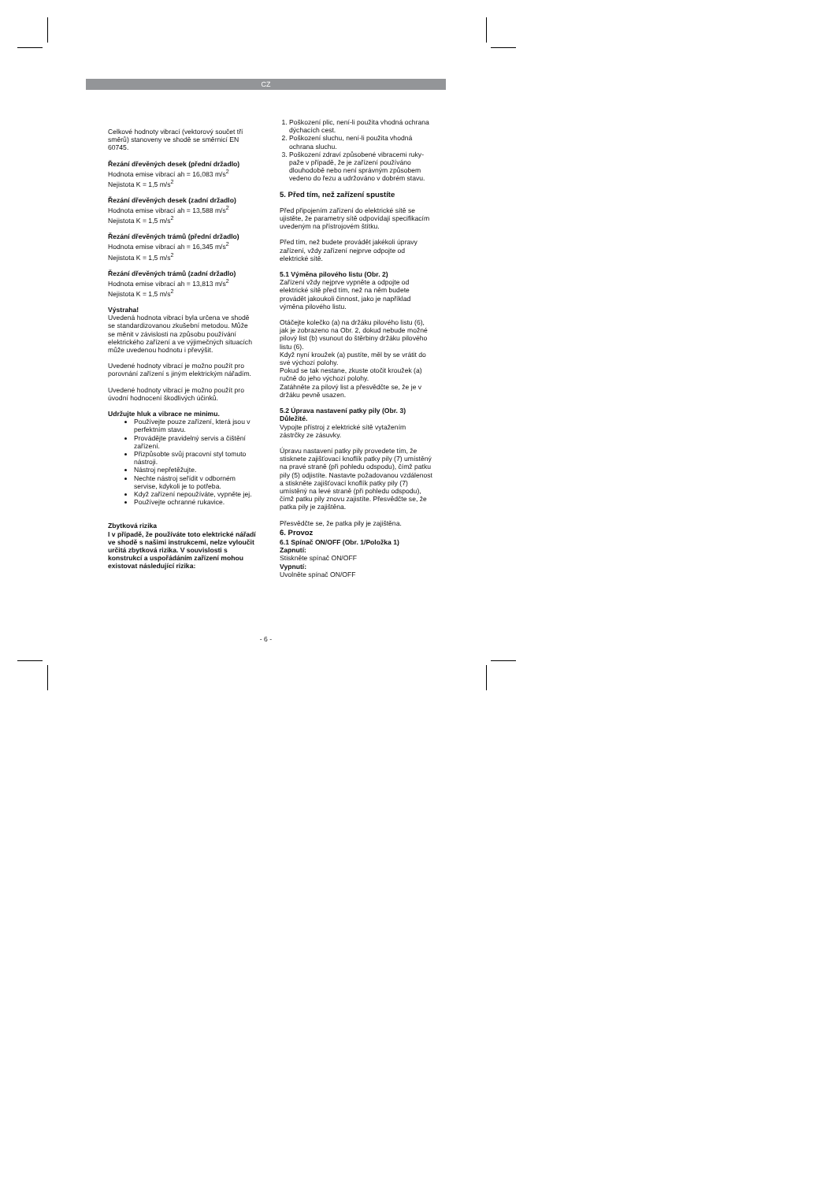CZ
Celkové hodnoty vibrací (vektorový součet tří směrů) stanoveny ve shodě se směrnicí EN 60745.
Řezání dřevěných desek (přední držadlo)
Hodnota emise vibrací ah = 16,083 m/s<sup>2</sup>
Nejistota K = 1,5 m/s<sup>2</sup>
Řezání dřevěných desek (zadní držadlo)
Hodnota emise vibrací ah = 13,588 m/s<sup>2</sup>
Nejistota K = 1,5 m/s<sup>2</sup>
Řezání dřevěných trámů (přední držadlo)
Hodnota emise vibrací ah = 16,345 m/s<sup>2</sup>
Nejistota K = 1,5 m/s<sup>2</sup>
Řezání dřevěných trámů (zadní držadlo)
Hodnota emise vibrací ah = 13,813 m/s<sup>2</sup>
Nejistota K = 1,5 m/s<sup>2</sup>
Výstraha!
Uvedená hodnota vibrací byla určena ve shodě se standardizovanou zkušební metodou. Může se měnit v závislosti na způsobu používání elektrického zařízení a ve výjimečných situacích může uvedenou hodnotu i převýšit.
Uvedené hodnoty vibrací je možno použít pro porovnání zařízení s jiným elektrickým nářadím.
Uvedené hodnoty vibrací je možno použít pro úvodní hodnocení škodlivých účinků.
Udržujte hluk a vibrace ne minimu.
Používejte pouze zařízení, která jsou v perfektním stavu.
Provádějte pravidelný servis a čištění zařízení.
Přizpůsobte svůj pracovní styl tomuto nástroji.
Nástroj nepřetěžujte.
Nechte nástroj seřídit v odborném servise, kdykoli je to potřeba.
Když zařízení nepoužíváte, vypněte jej.
Používejte ochranné rukavice.
Zbytková rizika
I v případě, že používáte toto elektrické nářadí ve shodě s našimi instrukcemi, nelze vyloučit určitá zbytková rizika. V souvislosti s konstrukcí a uspořádáním zařízení mohou existovat následující rizika:
1. Poškození plic, není-li použita vhodná ochrana dýchacích cest.
2. Poškození sluchu, není-li použita vhodná ochrana sluchu.
3. Poškození zdraví způsobené vibracemi ruky-paže v případě, že je zařízení používáno dlouhodobě nebo není správným způsobem vedeno do řezu a udržováno v dobrém stavu.
5. Před tím, než zařízení spustíte
Před připojením zařízení do elektrické sítě se ujistěte, že parametry sítě odpovídají specifikacím uvedeným na přístrojovém štítku.
Před tím, než budete provádět jakékoli úpravy zařízení, vždy zařízení nejprve odpojte od elektrické sítě.
5.1 Výměna pilového listu (Obr. 2)
Zařízení vždy nejprve vypněte a odpojte od elektrické sítě před tím, než na něm budete provádět jakoukoli činnost, jako je například výměna pilového listu.
Otáčejte kolečko (a) na držáku pilového listu (6), jak je zobrazeno na Obr. 2, dokud nebude možné pilový list (b) vsunout do štěrbiny držáku pilového listu (6).
Když nyní kroužek (a) pustíte, měl by se vrátit do své výchozí polohy.
Pokud se tak nestane, zkuste otočit kroužek (a) ručně do jeho výchozí polohy.
Zatáhněte za pilový list a přesvědčte se, že je v držáku pevně usazen.
5.2 Úprava nastavení patky pily (Obr. 3)
Důležité.
Vypojte přístroj z elektrické sítě vytažením zástrčky ze zásuvky.
Úpravu nastavení patky pily provedete tím, že stisknete zajišťovací knoflík patky pily (7) umístěný na pravé straně (při pohledu odspodu), čímž patku pily (5) odjistíte. Nastavte požadovanou vzdálenost a stiskněte zajišťovací knoflík patky pily (7) umístěný na levé straně (při pohledu odspodu), čímž patku pily znovu zajistíte. Přesvědčte se, že patka pily je zajištěna.
Přesvědčte se, že patka pily je zajištěna.
6. Provoz
6.1 Spínač ON/OFF (Obr. 1/Položka 1)
Zapnutí:
Stiskněte spínač ON/OFF
Vypnutí:
Uvolněte spínač ON/OFF
- 6 -